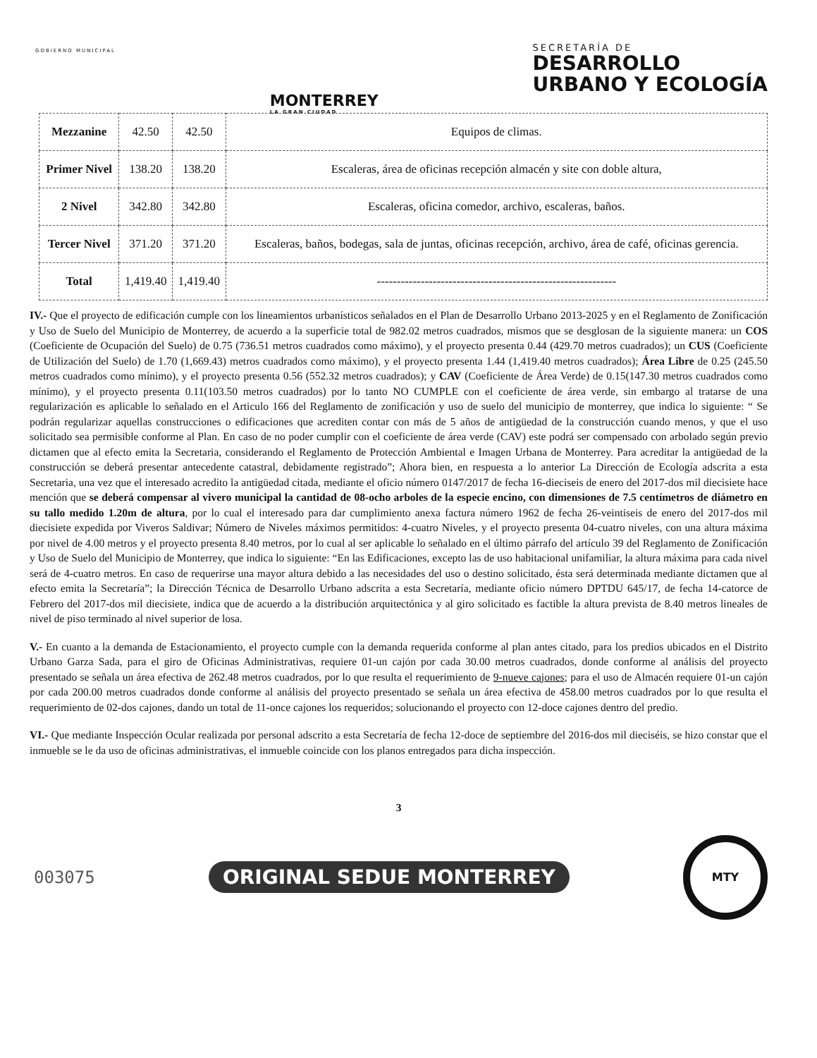GOBIERNO MUNICIPAL
MONTERREY
LA GRAN CIUDAD
SECRETARÍA DE
DESARROLLO
URBANO Y ECOLOGÍA
| Mezzanine | 42.50 | 42.50 | Equipos de climas. |
| Primer Nivel | 138.20 | 138.20 | Escaleras, área de oficinas recepción almacén y site con doble altura, |
| 2 Nivel | 342.80 | 342.80 | Escaleras, oficina comedor, archivo, escaleras, baños. |
| Tercer Nivel | 371.20 | 371.20 | Escaleras, baños, bodegas, sala de juntas, oficinas recepción, archivo, área de café, oficinas gerencia. |
| Total | 1,419.40 | 1,419.40 | ------------------------------------------------------------ |
IV.- Que el proyecto de edificación cumple con los lineamientos urbanísticos señalados en el Plan de Desarrollo Urbano 2013-2025 y en el Reglamento de Zonificación y Uso de Suelo del Municipio de Monterrey, de acuerdo a la superficie total de 982.02 metros cuadrados, mismos que se desglosan de la siguiente manera: un COS (Coeficiente de Ocupación del Suelo) de 0.75 (736.51 metros cuadrados como máximo), y el proyecto presenta 0.44 (429.70 metros cuadrados); un CUS (Coeficiente de Utilización del Suelo) de 1.70 (1,669.43) metros cuadrados como máximo), y el proyecto presenta 1.44 (1,419.40 metros cuadrados); Área Libre de 0.25 (245.50 metros cuadrados como mínimo), y el proyecto presenta 0.56 (552.32 metros cuadrados); y CAV (Coeficiente de Área Verde) de 0.15(147.30 metros cuadrados como mínimo), y el proyecto presenta 0.11(103.50 metros cuadrados) por lo tanto NO CUMPLE con el coeficiente de área verde, sin embargo al tratarse de una regularización es aplicable lo señalado en el Articulo 166 del Reglamento de zonificación y uso de suelo del municipio de monterrey, que indica lo siguiente: “ Se podrán regularizar aquellas construcciones o edificaciones que acrediten contar con más de 5 años de antigüedad de la construcción cuando menos, y que el uso solicitado sea permisible conforme al Plan. En caso de no poder cumplir con el coeficiente de área verde (CAV) este podrá ser compensado con arbolado según previo dictamen que al efecto emita la Secretaria, considerando el Reglamento de Protección Ambiental e Imagen Urbana de Monterrey. Para acreditar la antigüedad de la construcción se deberá presentar antecedente catastral, debidamente registrado”; Ahora bien, en respuesta a lo anterior La Dirección de Ecología adscrita a esta Secretaria, una vez que el interesado acredito la antigüedad citada, mediante el oficio número 0147/2017 de fecha 16-dieciseis de enero del 2017-dos mil diecisiete hace mención que se deberá compensar al vivero municipal la cantidad de 08-ocho arboles de la especie encino, con dimensiones de 7.5 centímetros de diámetro en su tallo medido 1.20m de altura, por lo cual el interesado para dar cumplimiento anexa factura número 1962 de fecha 26-veintiseis de enero del 2017-dos mil diecisiete expedida por Viveros Saldivar; Número de Niveles máximos permitidos: 4-cuatro Niveles, y el proyecto presenta 04-cuatro niveles, con una altura máxima por nivel de 4.00 metros y el proyecto presenta 8.40 metros, por lo cual al ser aplicable lo señalado en el último párrafo del artículo 39 del Reglamento de Zonificación y Uso de Suelo del Municipio de Monterrey, que indica lo siguiente: “En las Edificaciones, excepto las de uso habitacional unifamiliar, la altura máxima para cada nivel será de 4-cuatro metros. En caso de requerirse una mayor altura debido a las necesidades del uso o destino solicitado, ésta será determinada mediante dictamen que al efecto emita la Secretaría”; la Dirección Técnica de Desarrollo Urbano adscrita a esta Secretaría, mediante oficio número DPTDU 645/17, de fecha 14-catorce de Febrero del 2017-dos mil diecisiete, indica que de acuerdo a la distribución arquitectónica y al giro solicitado es factible la altura prevista de 8.40 metros lineales de nivel de piso terminado al nivel superior de losa.
V.- En cuanto a la demanda de Estacionamiento, el proyecto cumple con la demanda requerida conforme al plan antes citado, para los predios ubicados en el Distrito Urbano Garza Sada, para el giro de Oficinas Administrativas, requiere 01-un cajón por cada 30.00 metros cuadrados, donde conforme al análisis del proyecto presentado se señala un área efectiva de 262.48 metros cuadrados, por lo que resulta el requerimiento de 9-nueve cajones; para el uso de Almacén requiere 01-un cajón por cada 200.00 metros cuadrados donde conforme al análisis del proyecto presentado se señala un área efectiva de 458.00 metros cuadrados por lo que resulta el requerimiento de 02-dos cajones, dando un total de 11-once cajones los requeridos; solucionando el proyecto con 12-doce cajones dentro del predio.
VI.- Que mediante Inspección Ocular realizada por personal adscrito a esta Secretaría de fecha 12-doce de septiembre del 2016-dos mil dieciséis, se hizo constar que el inmueble se le da uso de oficinas administrativas, el inmueble coincide con los planos entregados para dicha inspección.
3
003075
ORIGINAL SEDUE MONTERREY
MTY